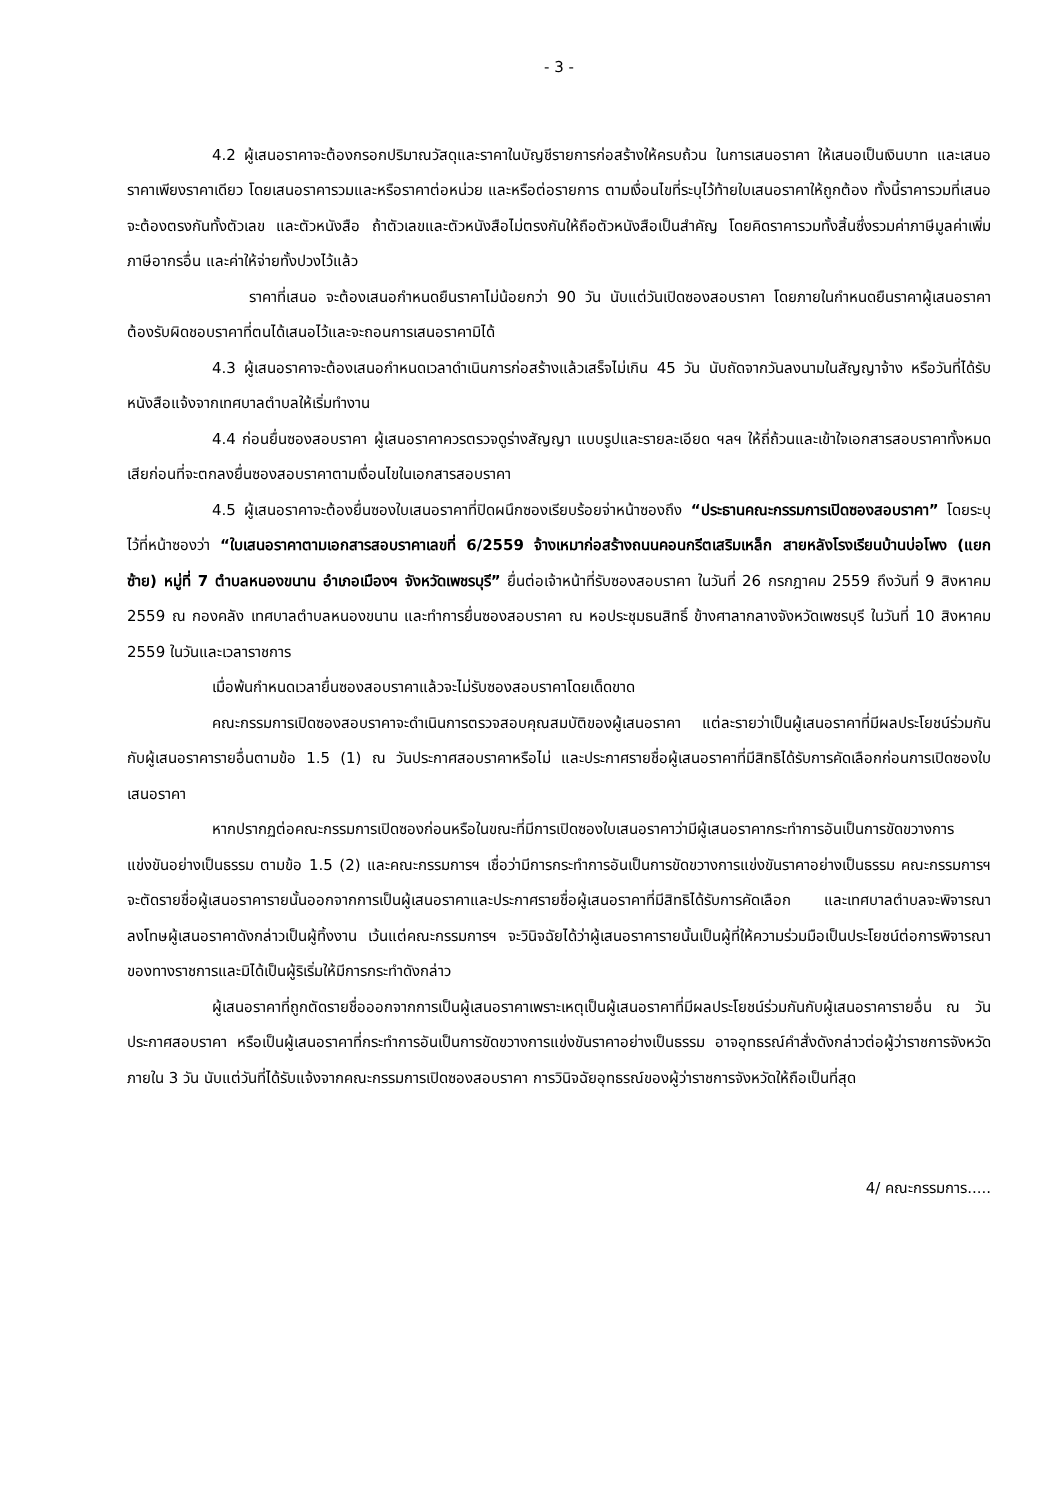- 3 -
4.2 ผู้เสนอราคาจะต้องกรอกปริมาณวัสดุและราคาในบัญชีรายการก่อสร้างให้ครบถ้วน ในการเสนอราคา ให้เสนอเป็นเงินบาท และเสนอราคาเพียงราคาเดียว โดยเสนอราคารวมและหรือราคาต่อหน่วย และหรือต่อรายการ ตามเงื่อนไขที่ระบุไว้ท้ายใบเสนอราคาให้ถูกต้อง ทั้งนี้ราคารวมที่เสนอจะต้องตรงกันทั้งตัวเลข และตัวหนังสือ ถ้าตัวเลขและตัวหนังสือไม่ตรงกันให้ถือตัวหนังสือเป็นสำคัญ โดยคิดราคารวมทั้งสิ้นซึ่งรวมค่าภาษีมูลค่าเพิ่ม ภาษีอากรอื่น และค่าให้จ่ายทั้งปวงไว้แล้ว
ราคาที่เสนอ จะต้องเสนอกำหนดยืนราคาไม่น้อยกว่า 90 วัน นับแต่วันเปิดซองสอบราคา โดยภายในกำหนดยืนราคาผู้เสนอราคาต้องรับผิดชอบราคาที่ตนได้เสนอไว้และจะถอนการเสนอราคามิได้
4.3 ผู้เสนอราคาจะต้องเสนอกำหนดเวลาดำเนินการก่อสร้างแล้วเสร็จไม่เกิน 45 วัน นับถัดจากวันลงนามในสัญญาจ้าง หรือวันที่ได้รับหนังสือแจ้งจากเทศบาลตำบลให้เริ่มทำงาน
4.4 ก่อนยื่นซองสอบราคา ผู้เสนอราคาควรตรวจดูร่างสัญญา แบบรูปและรายละเอียด ฯลฯ ให้ถี่ถ้วนและเข้าใจเอกสารสอบราคาทั้งหมดเสียก่อนที่จะตกลงยื่นซองสอบราคาตามเงื่อนไขในเอกสารสอบราคา
4.5 ผู้เสนอราคาจะต้องยื่นซองใบเสนอราคาที่ปิดผนึกซองเรียบร้อยจ่าหน้าซองถึง “ประธานคณะกรรมการเปิดซองสอบราคา” โดยระบุไว้ที่หน้าซองว่า “ใบเสนอราคาตามเอกสารสอบราคาเลขที่ 6/2559 จ้างเหมาก่อสร้างถนนคอนกรีตเสริมเหล็ก สายหลังโรงเรียนบ้านบ่อโพง (แยกซ้าย) หมู่ที่ 7 ตำบลหนองขนาน อำเภอเมืองฯ จังหวัดเพชรบุรี” ยื่นต่อเจ้าหน้าที่รับซองสอบราคา ในวันที่ 26 กรกฎาคม 2559 ถึงวันที่ 9 สิงหาคม 2559 ณ กองคลัง เทศบาลตำบลหนองขนาน และทำการยื่นซองสอบราคา ณ หอประชุมธนสิทธิ์ ข้างศาลากลางจังหวัดเพชรบุรี ในวันที่ 10 สิงหาคม 2559 ในวันและเวลาราชการ
เมื่อพ้นกำหนดเวลายื่นซองสอบราคาแล้วจะไม่รับซองสอบราคาโดยเด็ดขาด
คณะกรรมการเปิดซองสอบราคาจะดำเนินการตรวจสอบคุณสมบัติของผู้เสนอราคา แต่ละรายว่าเป็นผู้เสนอราคาที่มีผลประโยชน์ร่วมกันกับผู้เสนอราคารายอื่นตามข้อ 1.5 (1) ณ วันประกาศสอบราคาหรือไม่ และประกาศรายชื่อผู้เสนอราคาที่มีสิทธิได้รับการคัดเลือกก่อนการเปิดซองใบเสนอราคา
หากปรากฏต่อคณะกรรมการเปิดซองก่อนหรือในขณะที่มีการเปิดซองใบเสนอราคาว่ามีผู้เสนอราคากระทำการอันเป็นการขัดขวางการแข่งขันอย่างเป็นธรรม ตามข้อ 1.5 (2) และคณะกรรมการฯ เชื่อว่ามีการกระทำการอันเป็นการขัดขวางการแข่งขันราคาอย่างเป็นธรรม คณะกรรมการฯ จะตัดรายชื่อผู้เสนอราคารายนั้นออกจากการเป็นผู้เสนอราคาและประกาศรายชื่อผู้เสนอราคาที่มีสิทธิได้รับการคัดเลือก และเทศบาลตำบลจะพิจารณาลงโทษผู้เสนอราคาดังกล่าวเป็นผู้ทิ้งงาน เว้นแต่คณะกรรมการฯ จะวินิจฉัยได้ว่าผู้เสนอราคารายนั้นเป็นผู้ที่ให้ความร่วมมือเป็นประโยชน์ต่อการพิจารณาของทางราชการและมิได้เป็นผู้ริเริ่มให้มีการกระทำดังกล่าว
ผู้เสนอราคาที่ถูกตัดรายชื่อออกจากการเป็นผู้เสนอราคาเพราะเหตุเป็นผู้เสนอราคาที่มีผลประโยชน์ร่วมกันกับผู้เสนอราคารายอื่น ณ วันประกาศสอบราคา หรือเป็นผู้เสนอราคาที่กระทำการอันเป็นการขัดขวางการแข่งขันราคาอย่างเป็นธรรม อาจอุทธรณ์คำสั่งดังกล่าวต่อผู้ว่าราชการจังหวัด ภายใน 3 วัน นับแต่วันที่ได้รับแจ้งจากคณะกรรมการเปิดซองสอบราคา การวินิจฉัยอุทธรณ์ของผู้ว่าราชการจังหวัดให้ถือเป็นที่สุด
4/ คณะกรรมการ.....